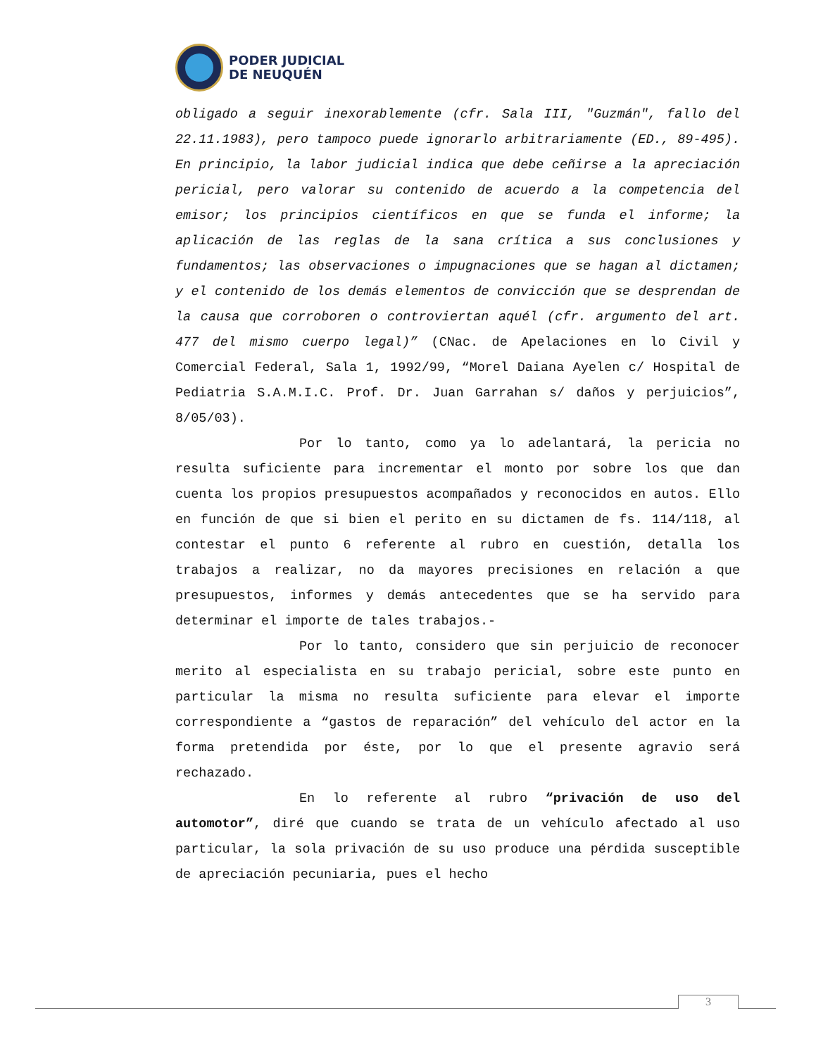PODER JUDICIAL
DE NEUQUÉN
obligado a seguir inexorablemente (cfr. Sala III, "Guzmán", fallo del 22.11.1983), pero tampoco puede ignorarlo arbitrariamente (ED., 89-495). En principio, la labor judicial indica que debe ceñirse a la apreciación pericial, pero valorar su contenido de acuerdo a la competencia del emisor; los principios científicos en que se funda el informe; la aplicación de las reglas de la sana crítica a sus conclusiones y fundamentos; las observaciones o impugnaciones que se hagan al dictamen; y el contenido de los demás elementos de convicción que se desprendan de la causa que corroboren o controviertan aquél (cfr. argumento del art. 477 del mismo cuerpo legal)” (CNac. de Apelaciones en lo Civil y Comercial Federal, Sala 1, 1992/99, “Morel Daiana Ayelen c/ Hospital de Pediatria S.A.M.I.C. Prof. Dr. Juan Garrahan s/ daños y perjuicios”, 8/05/03).
Por lo tanto, como ya lo adelantará, la pericia no resulta suficiente para incrementar el monto por sobre los que dan cuenta los propios presupuestos acompañados y reconocidos en autos. Ello en función de que si bien el perito en su dictamen de fs. 114/118, al contestar el punto 6 referente al rubro en cuestión, detalla los trabajos a realizar, no da mayores precisiones en relación a que presupuestos, informes y demás antecedentes que se ha servido para determinar el importe de tales trabajos.-
Por lo tanto, considero que sin perjuicio de reconocer merito al especialista en su trabajo pericial, sobre este punto en particular la misma no resulta suficiente para elevar el importe correspondiente a “gastos de reparación” del vehículo del actor en la forma pretendida por éste, por lo que el presente agravio será rechazado.
En lo referente al rubro “privación de uso del automotor”, diré que cuando se trata de un vehículo afectado al uso particular, la sola privación de su uso produce una pérdida susceptible de apreciación pecuniaria, pues el hecho
3